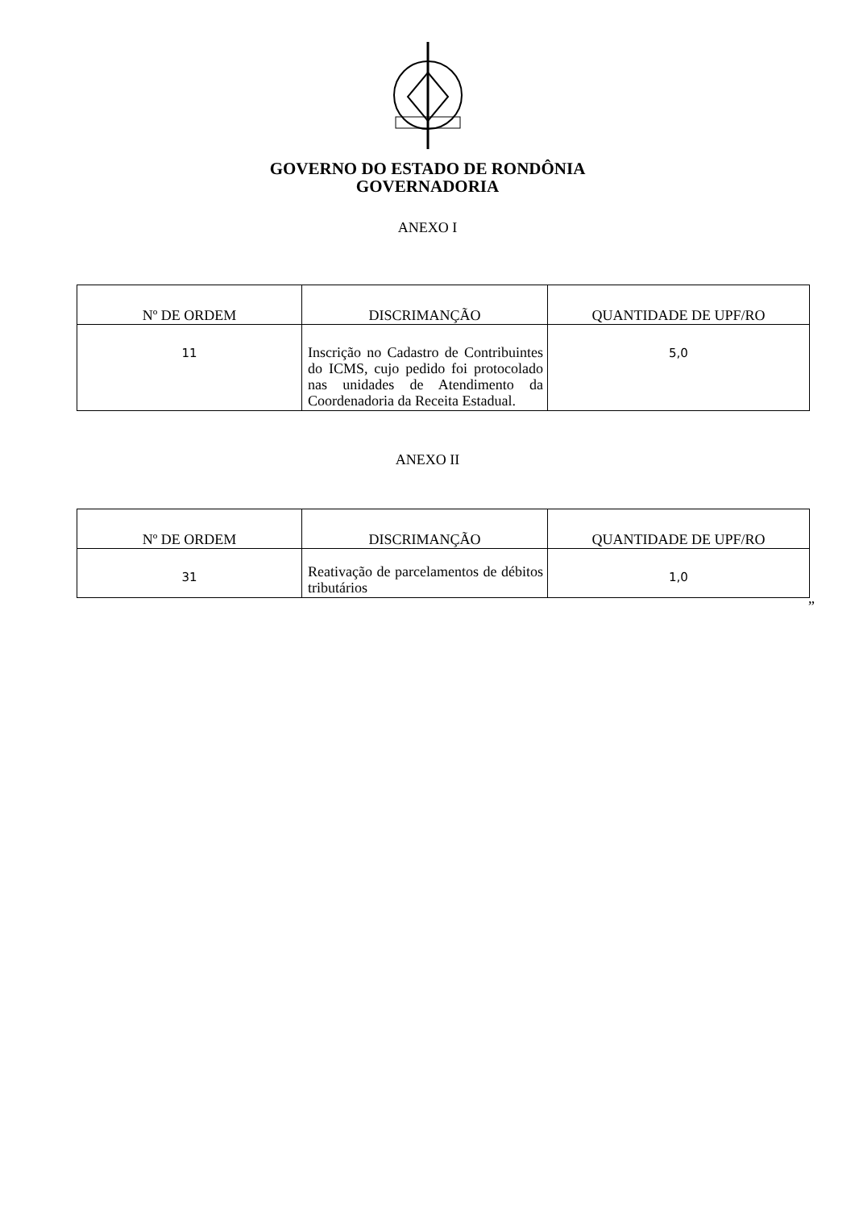GOVERNO DO ESTADO DE RONDÔNIA
GOVERNADORIA
ANEXO I
| Nº DE ORDEM | DISCRIMANÇÃO | QUANTIDADE DE UPF/RO |
| --- | --- | --- |
| 11 | Inscrição no Cadastro de Contribuintes do ICMS, cujo pedido foi protocolado nas unidades de Atendimento da Coordenadoria da Receita Estadual. | 5,0 |
ANEXO II
| Nº DE ORDEM | DISCRIMANÇÃO | QUANTIDADE DE UPF/RO |
| --- | --- | --- |
| 31 | Reativação de parcelamentos de débitos tributários | 1,0 |
”